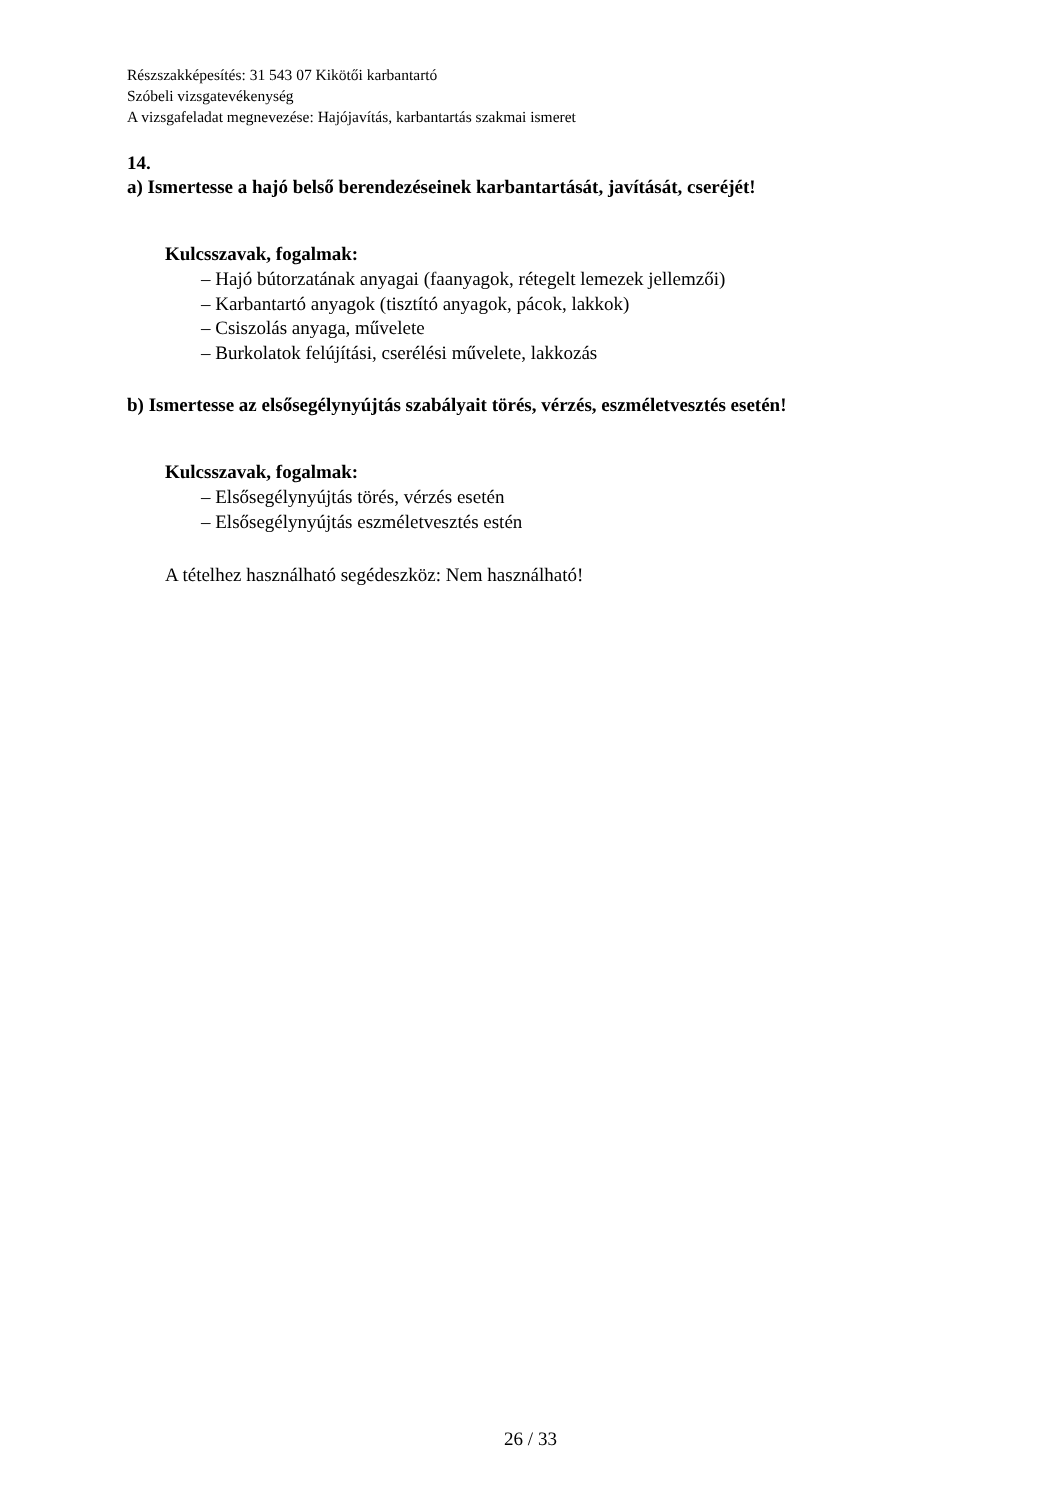Részszakképesítés: 31 543 07 Kikötői karbantartó
Szóbeli vizsgatevékenység
A vizsgafeladat megnevezése: Hajójavítás, karbantartás szakmai ismeret
14.
a) Ismertesse a hajó belső berendezéseinek karbantartását, javítását, cseréjét!
Kulcsszavak, fogalmak:
– Hajó bútorzatának anyagai (faanyagok, rétegelt lemezek jellemzői)
– Karbantartó anyagok (tisztító anyagok, pácok, lakkok)
– Csiszolás anyaga, művelete
– Burkolatok felújítási, cserélési művelete, lakkozás
b) Ismertesse az elsősegélynyújtás szabályait törés, vérzés, eszméletvesztés esetén!
Kulcsszavak, fogalmak:
– Elsősegélynyújtás törés, vérzés esetén
– Elsősegélynyújtás eszméletvesztés estén
A tételhez használható segédeszköz: Nem használható!
26 / 33